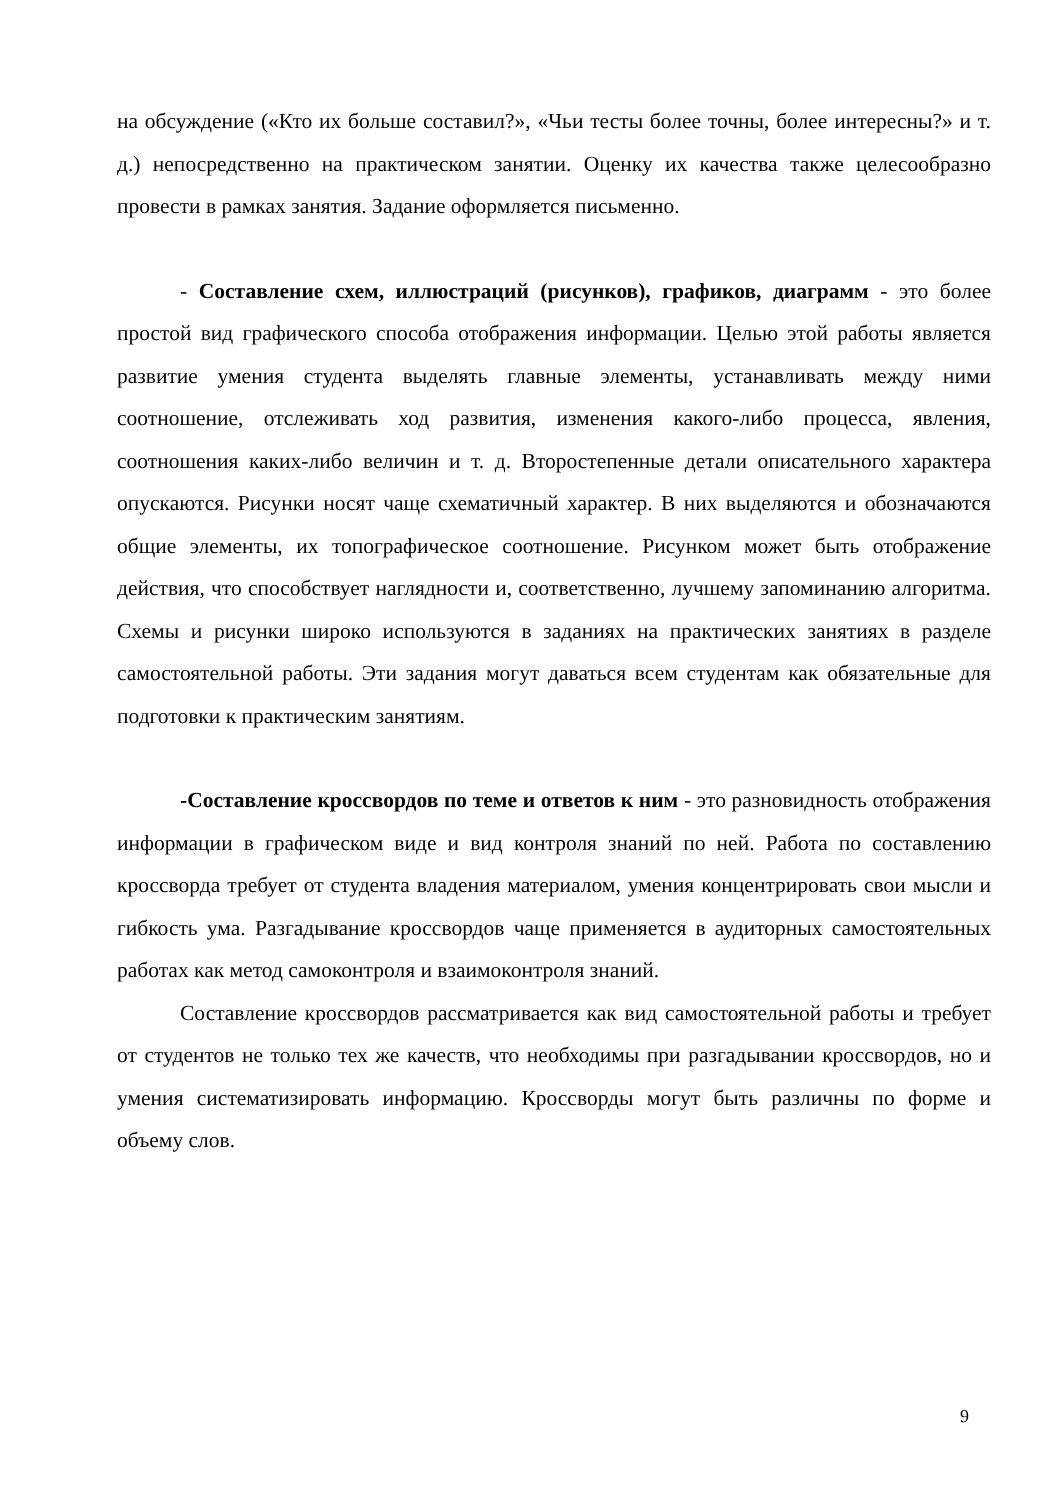на обсуждение («Кто их больше составил?», «Чьи тесты более точны, более интересны?» и т. д.) непосредственно на практическом занятии. Оценку их качества также целесообразно провести в рамках занятия. Задание оформляется письменно.
- Составление схем, иллюстраций (рисунков), графиков, диаграмм - это более простой вид графического способа отображения информации. Целью этой работы является развитие умения студента выделять главные элементы, устанавливать между ними соотношение, отслеживать ход развития, изменения какого-либо процесса, явления, соотношения каких-либо величин и т. д. Второстепенные детали описательного характера опускаются. Рисунки носят чаще схематичный характер. В них выделяются и обозначаются общие элементы, их топографическое соотношение. Рисунком может быть отображение действия, что способствует наглядности и, соответственно, лучшему запоминанию алгоритма. Схемы и рисунки широко используются в заданиях на практических занятиях в разделе самостоятельной работы. Эти задания могут даваться всем студентам как обязательные для подготовки к практическим занятиям.
-Составление кроссвордов по теме и ответов к ним - это разновидность отображения информации в графическом виде и вид контроля знаний по ней. Работа по составлению кроссворда требует от студента владения материалом, умения концентрировать свои мысли и гибкость ума. Разгадывание кроссвордов чаще применяется в аудиторных самостоятельных работах как метод самоконтроля и взаимоконтроля знаний.
Составление кроссвордов рассматривается как вид самостоятельной работы и требует от студентов не только тех же качеств, что необходимы при разгадывании кроссвордов, но и умения систематизировать информацию. Кроссворды могут быть различны по форме и объему слов.
9